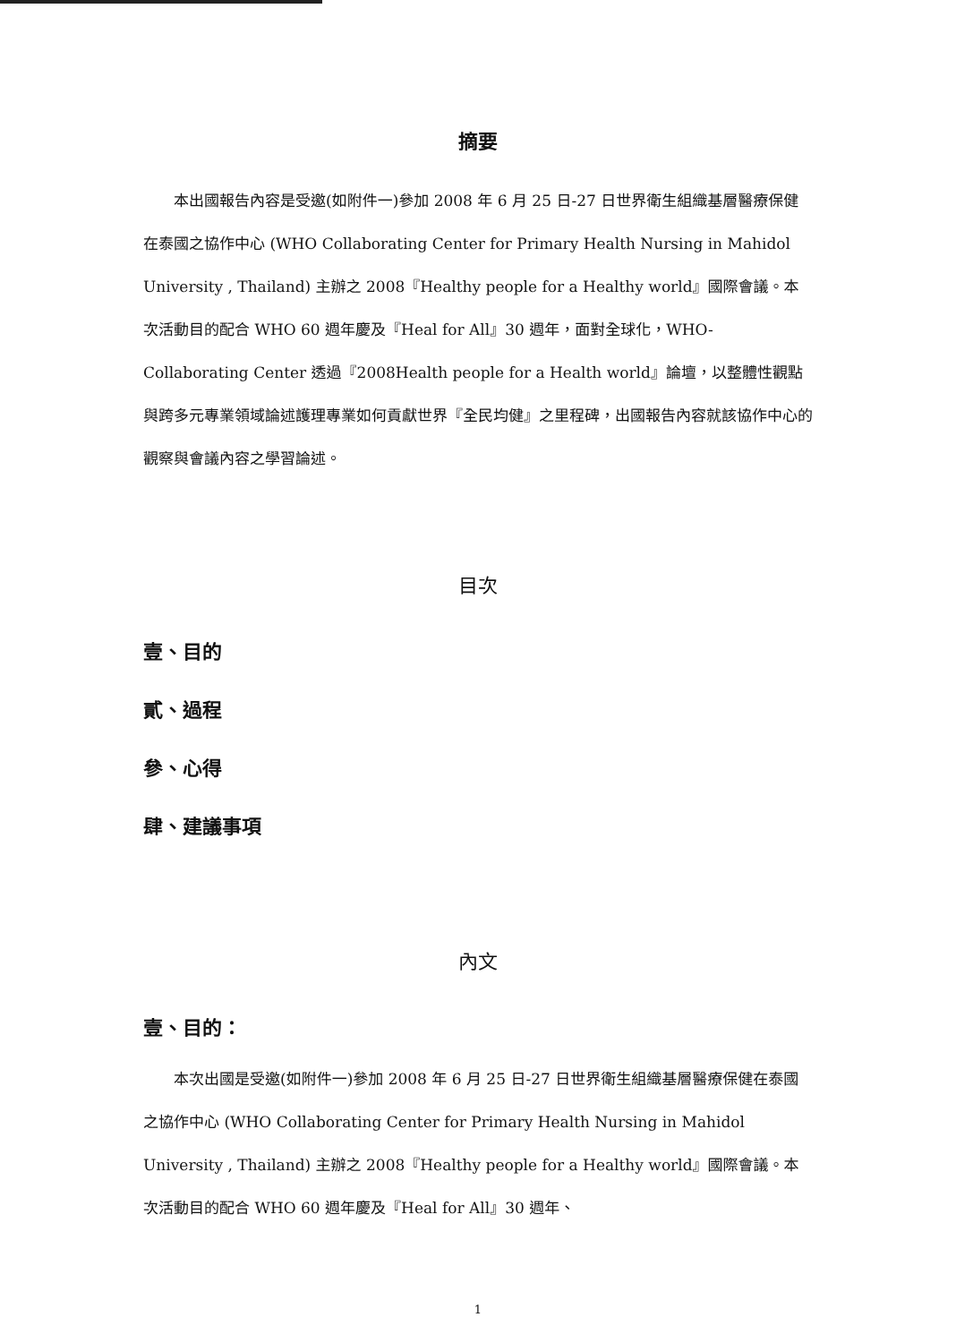摘要
本出國報告內容是受邀(如附件一)參加 2008 年 6 月 25 日-27 日世界衛生組織基層醫療保健在泰國之協作中心 (WHO Collaborating Center for Primary Health Nursing in Mahidol University , Thailand) 主辦之 2008『Healthy people for a Healthy world』國際會議。本次活動目的配合 WHO 60 週年慶及『Heal for All』30 週年，面對全球化，WHO-Collaborating Center 透過『2008Health people for a Health world』論壇，以整體性觀點與跨多元專業領域論述護理專業如何貢獻世界『全民均健』之里程碑，出國報告內容就該協作中心的觀察與會議內容之學習論述。
目次
壹、目的
貳、過程
參、心得
肆、建議事項
內文
壹、目的：
本次出國是受邀(如附件一)參加 2008 年 6 月 25 日-27 日世界衛生組織基層醫療保健在泰國之協作中心 (WHO Collaborating Center for Primary Health Nursing in Mahidol University , Thailand) 主辦之 2008『Healthy people for a Healthy world』國際會議。本次活動目的配合 WHO 60 週年慶及『Heal for All』30 週年、
1